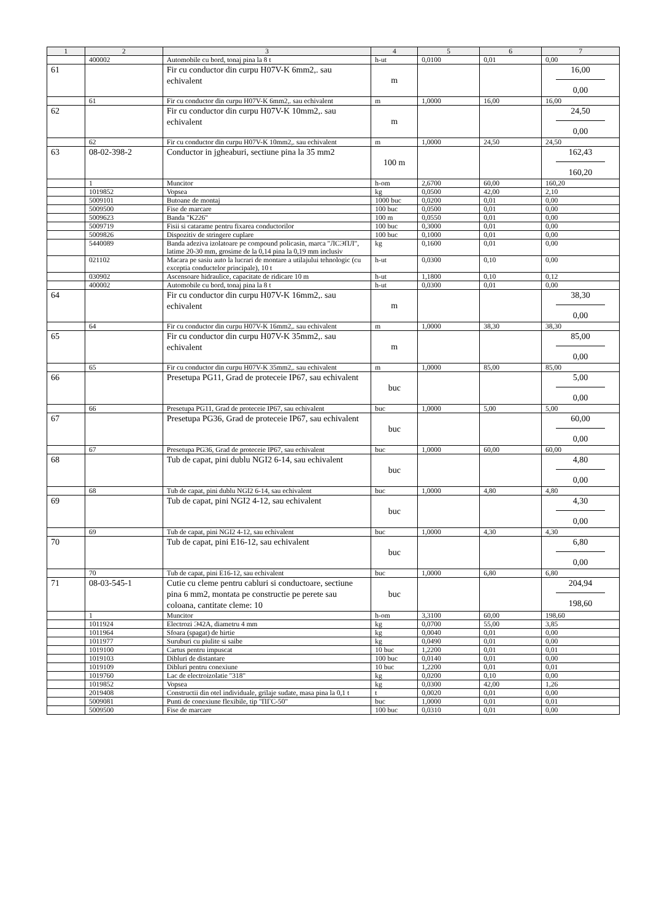| 1 | 2 | 3 | 4 | 5 | 6 | 7 |
| --- | --- | --- | --- | --- | --- | --- |
| | 400002 | Automobile cu bord, tonaj pina la 8 t | h-ut | 0,0100 | 0,01 | 0,00 |
| 61 | | Fir cu conductor din curpu H07V-K 6mm2,. sau echivalent | m | | | 16,00 0,00 |
| | 61 | Fir cu conductor din curpu H07V-K 6mm2,. sau echivalent | m | 1,0000 | 16,00 | 16,00 |
| 62 | | Fir cu conductor din curpu H07V-K 10mm2,. sau echivalent | m | | | 24,50 0,00 |
| | 62 | Fir cu conductor din curpu H07V-K 10mm2,. sau echivalent | m | 1,0000 | 24,50 | 24,50 |
| 63 | 08-02-398-2 | Conductor in jgheaburi, sectiune pina la 35 mm2 | 100 m | | | 162,43 160,20 |
| | 1 | Muncitor | h-om | 2,6700 | 60,00 | 160,20 |
| | 1019852 | Vopsea | kg | 0,0500 | 42,00 | 2,10 |
| | 5009101 | Butoane de montaj | 1000 buc | 0,0200 | 0,01 | 0,00 |
| | 5009500 | Fise de marcare | 100 buc | 0,0500 | 0,01 | 0,00 |
| | 5009623 | Banda "K226" | 100 m | 0,0550 | 0,01 | 0,00 |
| | 5009719 | Fisii si catarame pentru fixarea conductorilor | 100 buc | 0,3000 | 0,01 | 0,00 |
| | 5009826 | Dispozitiv de stringere cuplare | 100 buc | 0,1000 | 0,01 | 0,00 |
| | 5440089 | Banda adeziva izolatoare pe compound policasin, marca "ЛСЭПЛ", latime 20-30 mm, grosime de la 0,14 pina la 0,19 mm inclusiv | kg | 0,1600 | 0,01 | 0,00 |
| | 021102 | Macara pe sasiu auto la lucrari de montare a utilajului tehnologic (cu exceptia conductelor principale), 10 t | h-ut | 0,0300 | 0,10 | 0,00 |
| | 030902 | Ascensoare hidraulice, capacitate de ridicare 10 m | h-ut | 1,1800 | 0,10 | 0,12 |
| | 400002 | Automobile cu bord, tonaj pina la 8 t | h-ut | 0,0300 | 0,01 | 0,00 |
| 64 | | Fir cu conductor din curpu H07V-K 16mm2,. sau echivalent | m | | | 38,30 0,00 |
| | 64 | Fir cu conductor din curpu H07V-K 16mm2,. sau echivalent | m | 1,0000 | 38,30 | 38,30 |
| 65 | | Fir cu conductor din curpu H07V-K 35mm2,. sau echivalent | m | | | 85,00 0,00 |
| | 65 | Fir cu conductor din curpu H07V-K 35mm2,. sau echivalent | m | 1,0000 | 85,00 | 85,00 |
| 66 | | Presetupa PG11, Grad de proteceie IP67, sau echivalent | buc | | | 5,00 0,00 |
| | 66 | Presetupa PG11, Grad de proteceie IP67, sau echivalent | buc | 1,0000 | 5,00 | 5,00 |
| 67 | | Presetupa PG36, Grad de proteceie IP67, sau echivalent | buc | | | 60,00 0,00 |
| | 67 | Presetupa PG36, Grad de proteceie IP67, sau echivalent | buc | 1,0000 | 60,00 | 60,00 |
| 68 | | Tub de capat, pini dublu NGI2 6-14, sau echivalent | buc | | | 4,80 0,00 |
| | 68 | Tub de capat, pini dublu NGI2 6-14, sau echivalent | buc | 1,0000 | 4,80 | 4,80 |
| 69 | | Tub de capat, pini NGI2 4-12, sau echivalent | buc | | | 4,30 0,00 |
| | 69 | Tub de capat, pini NGI2 4-12, sau echivalent | buc | 1,0000 | 4,30 | 4,30 |
| 70 | | Tub de capat, pini E16-12, sau echivalent | buc | | | 6,80 0,00 |
| | 70 | Tub de capat, pini E16-12, sau echivalent | buc | 1,0000 | 6,80 | 6,80 |
| 71 | 08-03-545-1 | Cutie cu cleme pentru cabluri si conductoare, sectiune pina 6 mm2, montata pe constructie pe perete sau coloana, cantitate cleme: 10 | buc | | | 204,94 198,60 |
| | 1 | Muncitor | h-om | 3,3100 | 60,00 | 198,60 |
| | 1011924 | Electrozi Э42A, diametru 4 mm | kg | 0,0700 | 55,00 | 3,85 |
| | 1011964 | Sfoara (spagat) de hirtie | kg | 0,0040 | 0,01 | 0,00 |
| | 1011977 | Suruburi cu piulite si saibe | kg | 0,0490 | 0,01 | 0,00 |
| | 1019100 | Cartus pentru impuscat | 10 buc | 1,2200 | 0,01 | 0,01 |
| | 1019103 | Dibluri de distantare | 100 buc | 0,0140 | 0,01 | 0,00 |
| | 1019109 | Dibluri pentru conexiune | 10 buc | 1,2200 | 0,01 | 0,01 |
| | 1019760 | Lac de electroizolatie "318" | kg | 0,0200 | 0,10 | 0,00 |
| | 1019852 | Vopsea | kg | 0,0300 | 42,00 | 1,26 |
| | 2019408 | Constructii din otel individuale, grilaje sudate, masa pina la 0,1 t | t | 0,0020 | 0,01 | 0,00 |
| | 5009081 | Punti de conexiune flexibile, tip "ПГС-50" | buc | 1,0000 | 0,01 | 0,01 |
| | 5009500 | Fise de marcare | 100 buc | 0,0310 | 0,01 | 0,00 |